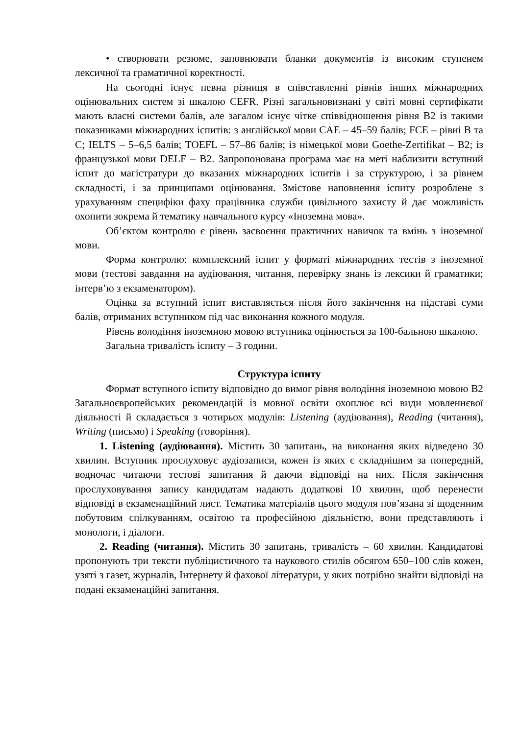• створювати резюме, заповнювати бланки документів із високим ступенем лексичної та граматичної коректності.
На сьогодні існує певна різниця в співставленні рівнів інших міжнародних оцінювальних систем зі шкалою CEFR. Різні загальновизнані у світі мовні сертифікати мають власні системи балів, але загалом існує чітке співвідношення рівня B2 із такими показниками міжнародних іспитів: з англійської мови CAE – 45–59 балів; FCE – рівні B та C; IELTS – 5–6,5 балів; TOEFL – 57–86 балів; із німецької мови Goethe-Zertifikat – B2; із французької мови DELF – B2. Запропонована програма має на меті наблизити вступний іспит до магістратури до вказаних міжнародних іспитів і за структурою, і за рівнем складності, і за принципами оцінювання. Змістове наповнення іспиту розроблене з урахуванням специфіки фаху працівника служби цивільного захисту й дає можливість охопити зокрема й тематику навчального курсу «Іноземна мова».
Об’єктом контролю є рівень засвоєння практичних навичок та вмінь з іноземної мови.
Форма контролю: комплексний іспит у форматі міжнародних тестів з іноземної мови (тестові завдання на аудіювання, читання, перевірку знань із лексики й граматики; інтерв’ю з екзаменатором).
Оцінка за вступний іспит виставляється після його закінчення на підставі суми балів, отриманих вступником під час виконання кожного модуля.
Рівень володіння іноземною мовою вступника оцінюється за 100-бальною шкалою.
Загальна тривалість іспиту – 3 години.
Структура іспиту
Формат вступного іспиту відповідно до вимог рівня володіння іноземною мовою B2 Загальноєвропейських рекомендацій із мовної освіти охоплює всі види мовленнєвої діяльності й складається з чотирьох модулів: Listening (аудіювання), Reading (читання), Writing (письмо) і Speaking (говоріння).
1. Listening (аудіювання). Містить 30 запитань, на виконання яких відведено 30 хвилин. Вступник прослуховує аудіозаписи, кожен із яких є складнішим за попередній, водночас читаючи тестові запитання й даючи відповіді на них. Після закінчення прослуховування запису кандидатам надають додаткові 10 хвилин, щоб перенести відповіді в екзаменаційний лист. Тематика матеріалів цього модуля пов’язана зі щоденним побутовим спілкуванням, освітою та професійною діяльністю, вони представляють і монологи, і діалоги.
2. Reading (читання). Містить 30 запитань, тривалість – 60 хвилин. Кандидатові пропонують три тексти публіцистичного та наукового стилів обсягом 650–100 слів кожен, узяті з газет, журналів, Інтернету й фахової літератури, у яких потрібно знайти відповіді на подані екзаменаційні запитання.